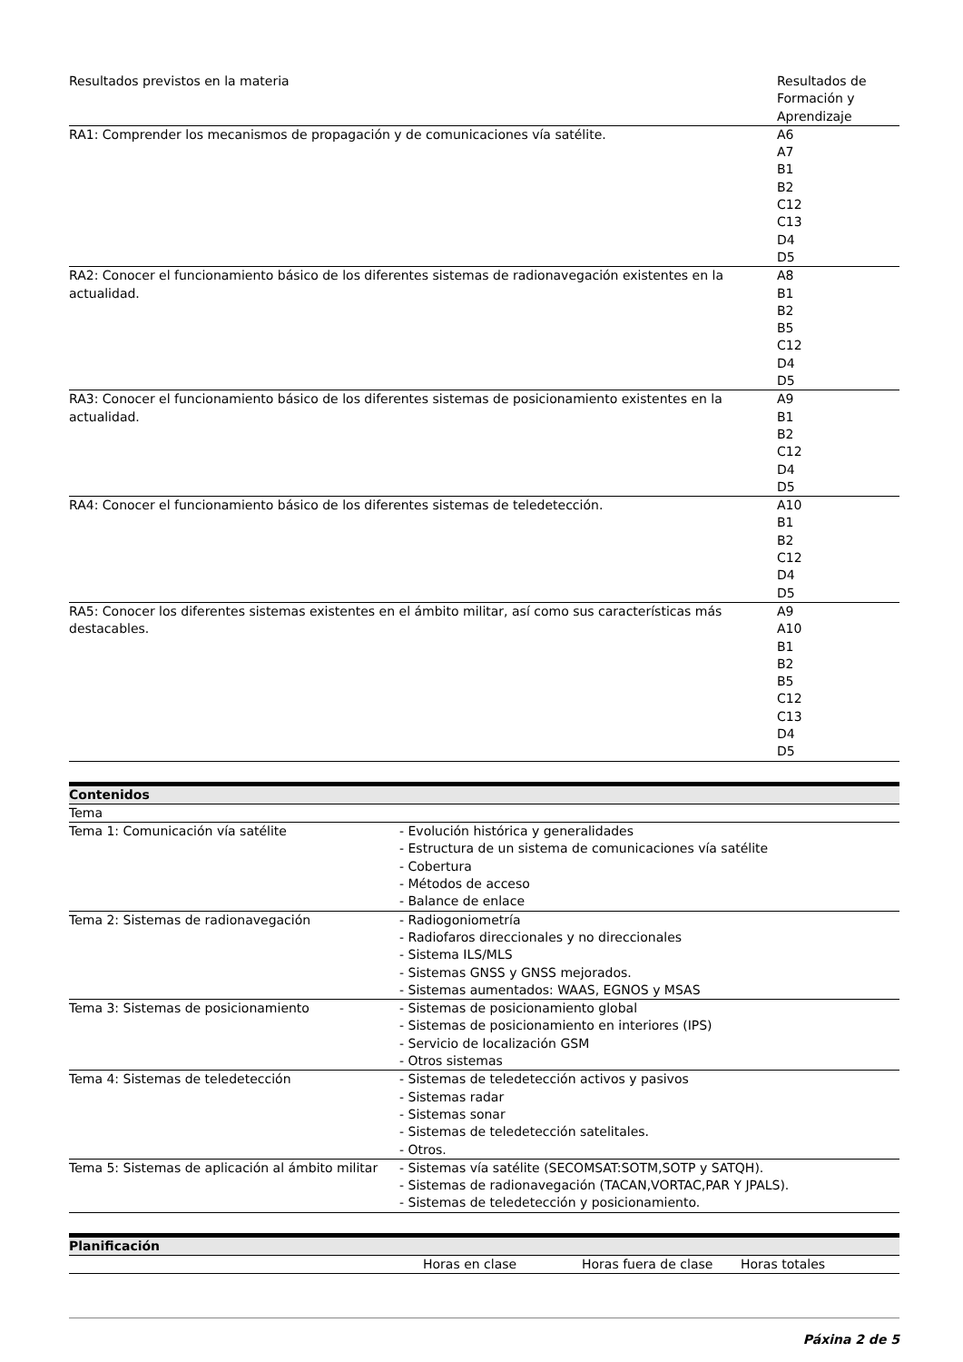| Resultados previstos en la materia | Resultados de Formación y Aprendizaje |
| RA1: Comprender los mecanismos de propagación y de comunicaciones vía satélite. | A6 A7 B1 B2 C12 C13 D4 D5 |
| RA2: Conocer el funcionamiento básico de los diferentes sistemas de radionavegación existentes en la actualidad. | A8 B1 B2 B5 C12 D4 D5 |
| RA3: Conocer el funcionamiento básico de los diferentes sistemas de posicionamiento existentes en la actualidad. | A9 B1 B2 C12 D4 D5 |
| RA4: Conocer el funcionamiento básico de los diferentes sistemas de teledetección. | A10 B1 B2 C12 D4 D5 |
| RA5: Conocer los diferentes sistemas existentes en el ámbito militar, así como sus características más destacables. | A9 A10 B1 B2 B5 C12 C13 D4 D5 |
| Contenidos | |
| --- | --- |
| Tema | |
| Tema 1: Comunicación vía satélite | - Evolución histórica y generalidades - Estructura de un sistema de comunicaciones vía satélite - Cobertura - Métodos de acceso - Balance de enlace |
| Tema 2: Sistemas de radionavegación | - Radiogoniometría - Radiofaros direccionales y no direccionales - Sistema ILS/MLS - Sistemas GNSS y GNSS mejorados. - Sistemas aumentados: WAAS, EGNOS y MSAS |
| Tema 3: Sistemas de posicionamiento | - Sistemas de posicionamiento global - Sistemas de posicionamiento en interiores (IPS) - Servicio de localización GSM - Otros sistemas |
| Tema 4: Sistemas de teledetección | - Sistemas de teledetección activos y pasivos - Sistemas radar - Sistemas sonar - Sistemas de teledetección satelitales. - Otros. |
| Tema 5: Sistemas de aplicación al ámbito militar | - Sistemas vía satélite (SECOMSAT:SOTM,SOTP y SATQH). - Sistemas de radionavegación (TACAN,VORTAC,PAR Y JPALS). - Sistemas de teledetección y posicionamiento. |
| Planificación | | | |
| --- | --- | --- | --- |
| | Horas en clase | Horas fuera de clase | Horas totales |
Páxina 2 de 5